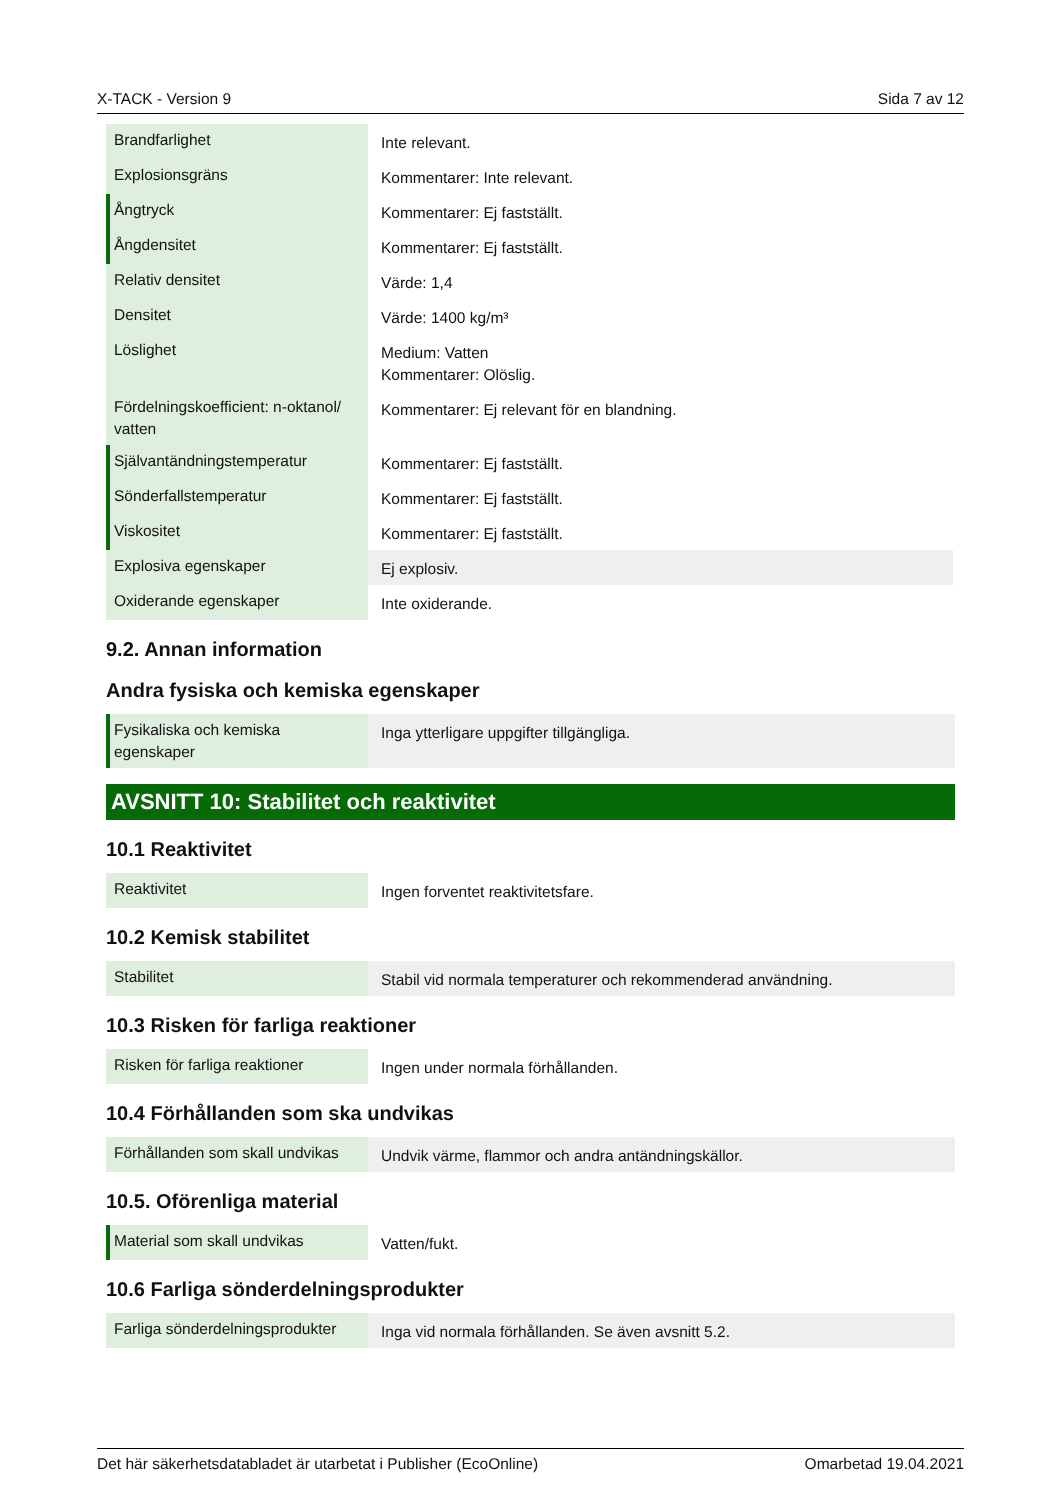X-TACK - Version 9 Sida 7 av 12
| Brandfarlighet | Inte relevant. |
| Explosionsgräns | Kommentarer: Inte relevant. |
| Ångtryck | Kommentarer: Ej fastställt. |
| Ångdensitet | Kommentarer: Ej fastställt. |
| Relativ densitet | Värde: 1,4 |
| Densitet | Värde: 1400 kg/m³ |
| Löslighet | Medium: Vatten Kommentarer: Olöslig. |
| Fördelningskoefficient: n-oktanol/ vatten | Kommentarer: Ej relevant för en blandning. |
| Självantändningstemperatur | Kommentarer: Ej fastställt. |
| Sönderfallstemperatur | Kommentarer: Ej fastställt. |
| Viskositet | Kommentarer: Ej fastställt. |
| Explosiva egenskaper | Ej explosiv. |
| Oxiderande egenskaper | Inte oxiderande. |
9.2. Annan information
Andra fysiska och kemiska egenskaper
| Fysikaliska och kemiska egenskaper | Inga ytterligare uppgifter tillgängliga. |
AVSNITT 10: Stabilitet och reaktivitet
10.1 Reaktivitet
| Reaktivitet | Ingen forventet reaktivitetsfare. |
10.2 Kemisk stabilitet
| Stabilitet | Stabil vid normala temperaturer och rekommenderad användning. |
10.3 Risken för farliga reaktioner
| Risken för farliga reaktioner | Ingen under normala förhållanden. |
10.4 Förhållanden som ska undvikas
| Förhållanden som skall undvikas | Undvik värme, flammor och andra antändningskällor. |
10.5. Oförenliga material
| Material som skall undvikas | Vatten/fukt. |
10.6 Farliga sönderdelningsprodukter
| Farliga sönderdelningsprodukter | Inga vid normala förhållanden. Se även avsnitt 5.2. |
Det här säkerhetsdatabladet är utarbetat i Publisher (EcoOnline) Omarbetad 19.04.2021